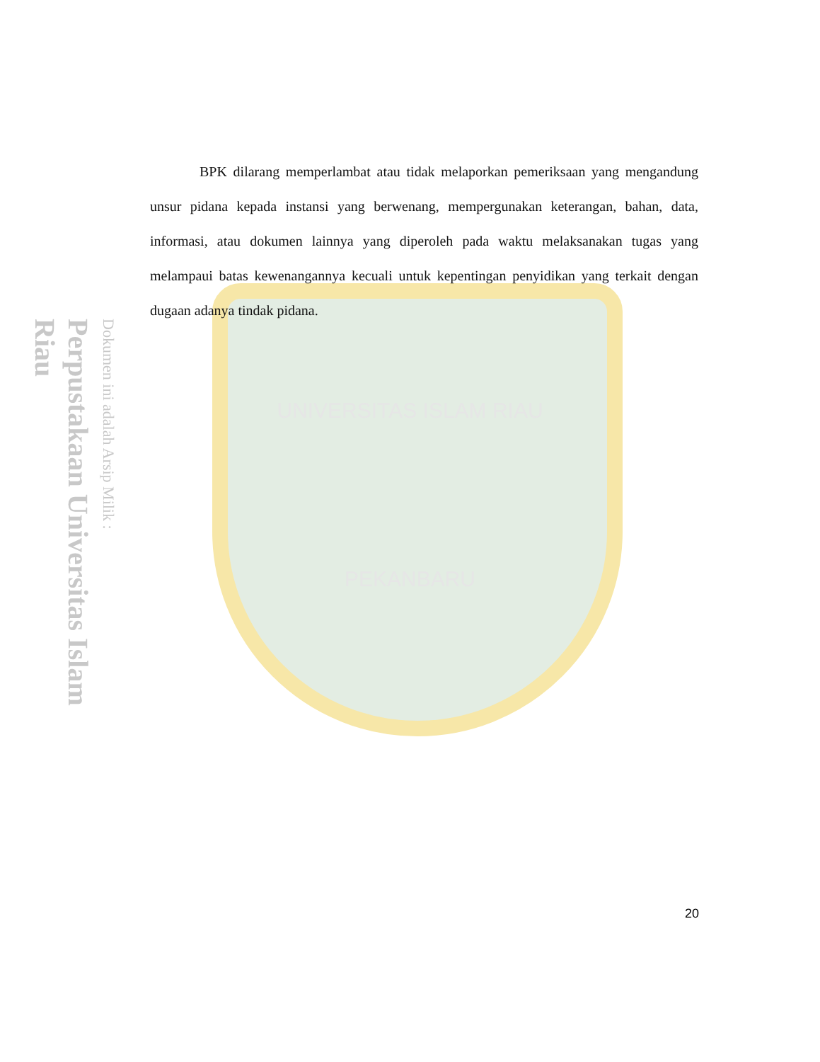Perpustakaan Universitas Islam Riau
Dokumen ini adalah Arsip Milik :
BPK dilarang memperlambat atau tidak melaporkan pemeriksaan yang mengandung unsur pidana kepada instansi yang berwenang, mempergunakan keterangan, bahan, data, informasi, atau dokumen lainnya yang diperoleh pada waktu melaksanakan tugas yang melampaui batas kewenangannya kecuali untuk kepentingan penyidikan yang terkait dengan dugaan adanya tindak pidana.
UNIVERSITAS ISLAM RIAU
PEKANBARU
20